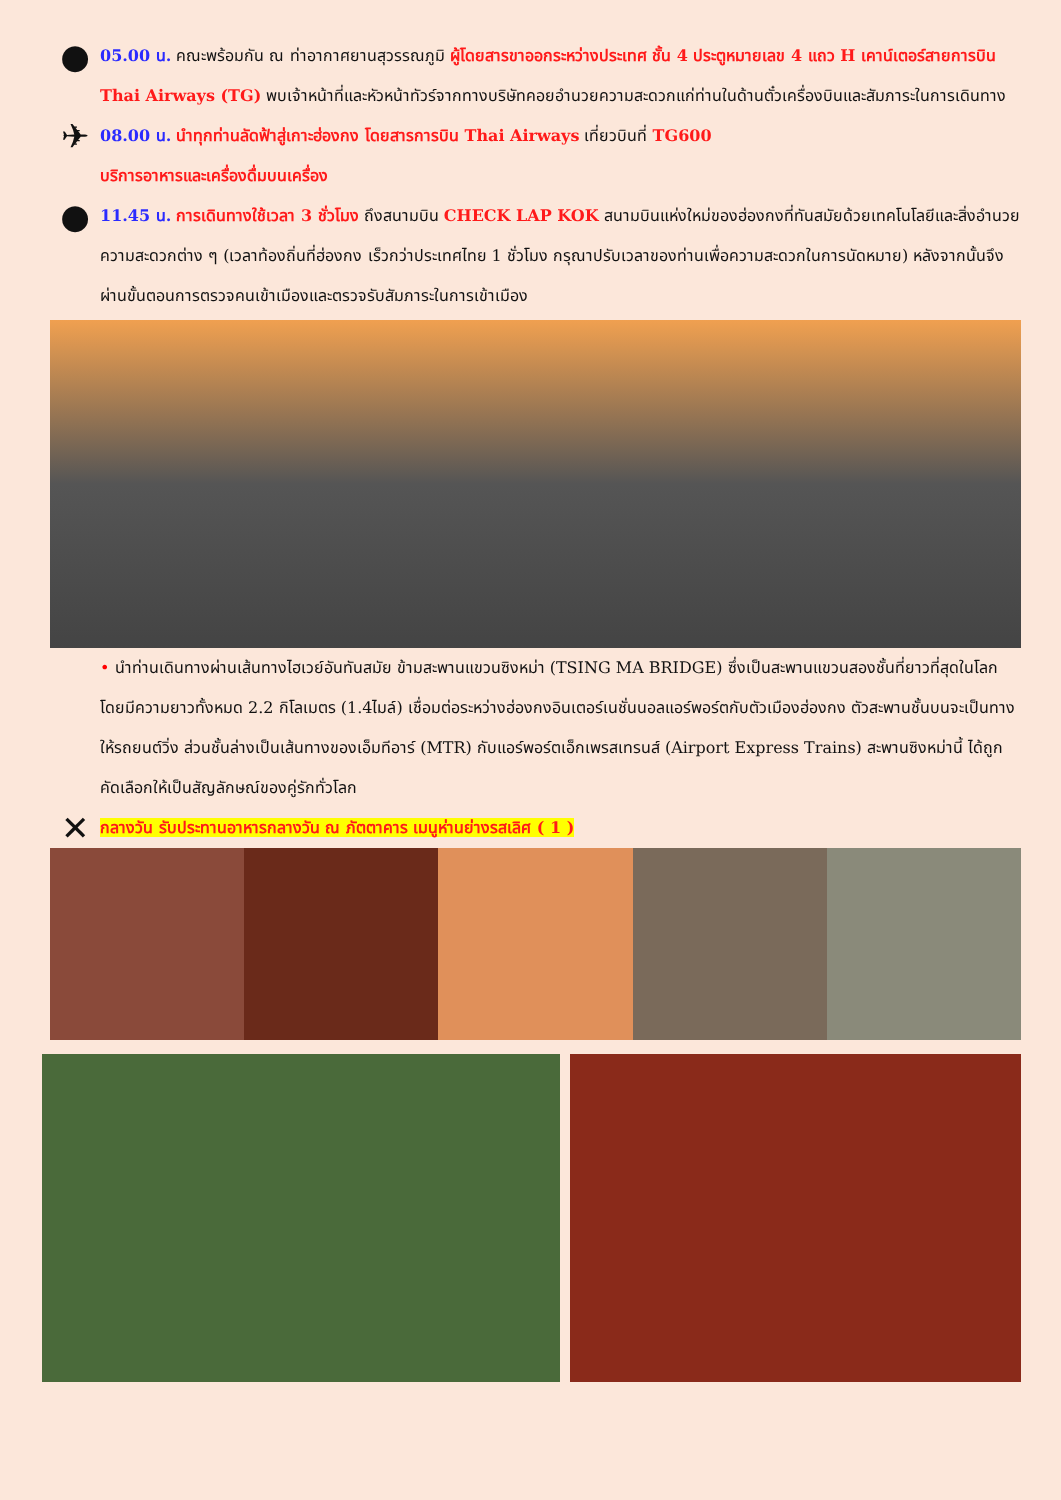●
05.00 น. คณะพร้อมกัน ณ ท่าอากาศยานสุวรรณภูมิ ผู้โดยสารขาออกระหว่างประเทศ ชั้น 4 ประตูหมายเลข 4 แถว H เคาน์เตอร์สายการบิน Thai Airways (TG) พบเจ้าหน้าที่และหัวหน้าทัวร์จากทางบริษัทคอยอำนวยความสะดวกแก่ท่านในด้านตั๋วเครื่องบินและสัมภาระในการเดินทาง
✈
08.00 น. นำทุกท่านลัดฟ้าสู่เกาะฮ่องกง โดยสารการบิน Thai Airways เที่ยวบินที่ TG600
บริการอาหารและเครื่องดื่มบนเครื่อง
●
11.45 น. การเดินทางใช้เวลา 3 ชั่วโมง ถึงสนามบิน CHECK LAP KOK สนามบินแห่งใหม่ของฮ่องกงที่ทันสมัยด้วยเทคโนโลยีและสิ่งอำนวยความสะดวกต่าง ๆ (เวลาท้องถิ่นที่ฮ่องกง เร็วกว่าประเทศไทย 1 ชั่วโมง กรุณาปรับเวลาของท่านเพื่อความสะดวกในการนัดหมาย) หลังจากนั้นจึงผ่านขั้นตอนการตรวจคนเข้าเมืองและตรวจรับสัมภาระในการเข้าเมือง
• นำท่านเดินทางผ่านเส้นทางไฮเวย์อันทันสมัย ข้ามสะพานแขวนซิงหม่า (TSING MA BRIDGE) ซึ่งเป็นสะพานแขวนสองชั้นที่ยาวที่สุดในโลก โดยมีความยาวทั้งหมด 2.2 กิโลเมตร (1.4ไมล์) เชื่อมต่อระหว่างฮ่องกงอินเตอร์เนชั่นนอลแอร์พอร์ตกับตัวเมืองฮ่องกง ตัวสะพานชั้นบนจะเป็นทางให้รถยนต์วิ่ง ส่วนชั้นล่างเป็นเส้นทางของเอ็มทีอาร์ (MTR) กับแอร์พอร์ตเอ็กเพรสเทรนส์ (Airport Express Trains) สะพานซิงหม่านี้ ได้ถูกคัดเลือกให้เป็นสัญลักษณ์ของคู่รักทั่วโลก
✕
กลางวัน รับประทานอาหารกลางวัน ณ ภัตตาคาร เมนูห่านย่างรสเลิศ ( 1 )